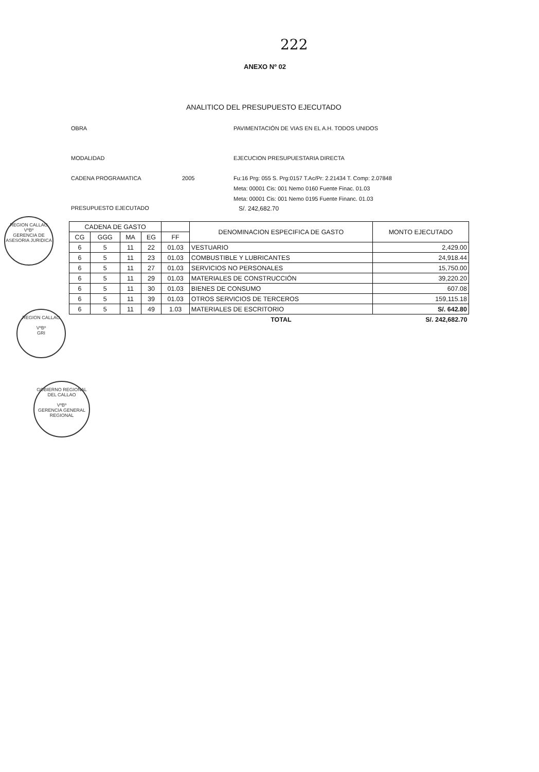222
ANEXO Nº 02
ANALITICO DEL PRESUPUESTO EJECUTADO
OBRA PAVIMENTACIÓN DE VIAS EN EL A.H. TODOS UNIDOS
MODALIDAD EJECUCION PRESUPUESTARIA DIRECTA
CADENA PROGRAMATICA 2005
Fu:16 Prg: 055 S. Prg:0157 T.Ac/Pr: 2.21434 T. Comp: 2.07848
Meta: 00001 Cis: 001 Nemo 0160 Fuente Finac. 01.03
Meta: 00001 Cis: 001 Nemo 0195 Fuente Financ. 01.03
PRESUPUESTO EJECUTADO S/. 242,682.70
| CADENA DE GASTO | | | | | DENOMINACION ESPECIFICA DE GASTO | MONTO EJECUTADO |
| --- | --- | --- | --- | --- | --- | --- |
| CG | GGG | MA | EG | FF | | |
| 6 | 5 | 11 | 22 | 01.03 | VESTUARIO | 2,429.00 |
| 6 | 5 | 11 | 23 | 01.03 | COMBUSTIBLE Y LUBRICANTES | 24,918.44 |
| 6 | 5 | 11 | 27 | 01.03 | SERVICIOS NO PERSONALES | 15,750.00 |
| 6 | 5 | 11 | 29 | 01.03 | MATERIALES DE CONSTRUCCIÓN | 39,220.20 |
| 6 | 5 | 11 | 30 | 01.03 | BIENES DE CONSUMO | 607.08 |
| 6 | 5 | 11 | 39 | 01.03 | OTROS SERVICIOS DE TERCEROS | 159,115.18 |
| 6 | 5 | 11 | 49 | 1.03 | MATERIALES DE ESCRITORIO | S/. 642.80 |
| | | | | | TOTAL | S/. 242,682.70 |
REGION CALLAO
VºBº
GERENCIA DE ASESORIA JURIDICA
REGION CALLAO
VºBº
GRI
GOBIERNO REGIONAL DEL CALLAO
VºBº
GERENCIA GENERAL REGIONAL